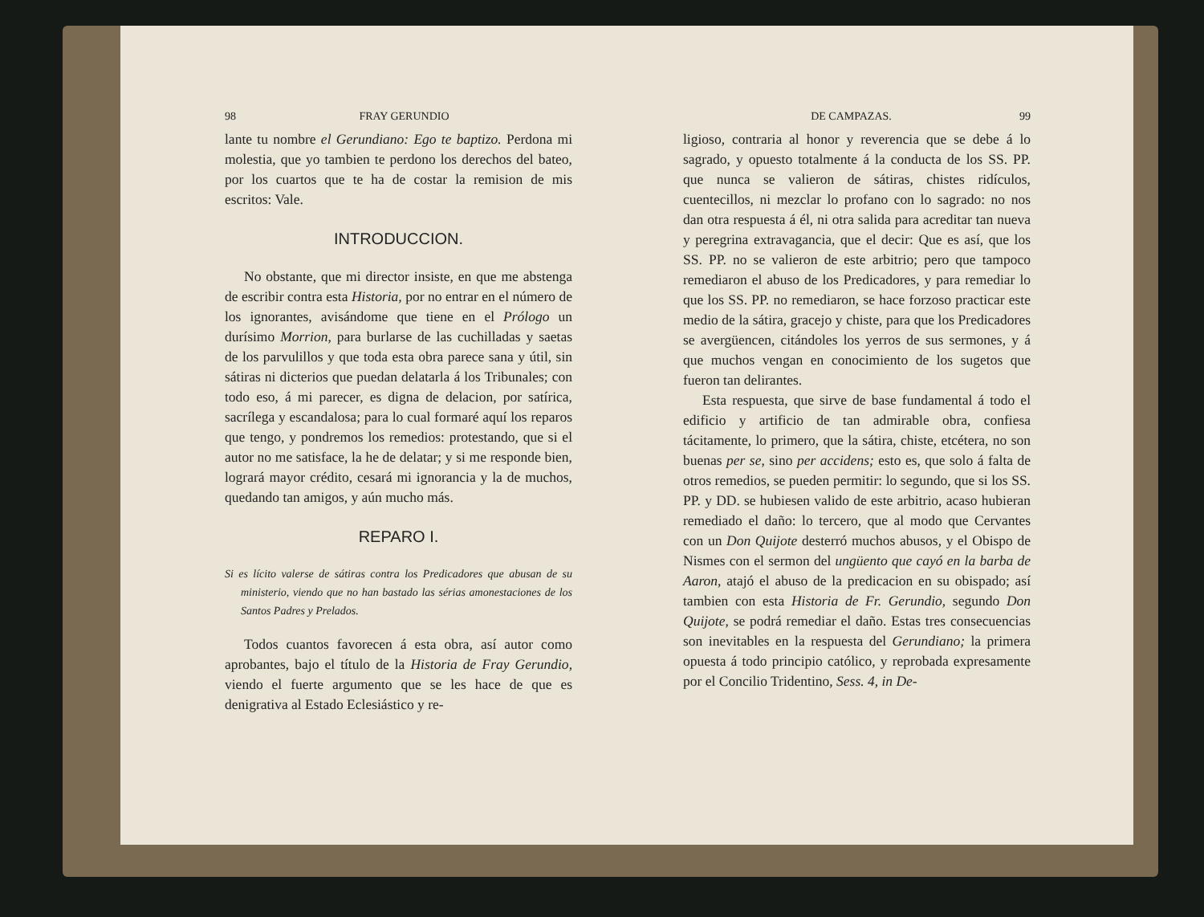98 FRAY GERUNDIO
lante tu nombre el Gerundiano: Ego te baptizo. Perdona mi molestia, que yo tambien te perdono los derechos del bateo, por los cuartos que te ha de costar la remision de mis escritos: Vale.
INTRODUCCION.
No obstante, que mi director insiste, en que me abstenga de escribir contra esta Historia, por no entrar en el número de los ignorantes, avisándome que tiene en el Prólogo un durísimo Morrion, para burlarse de las cuchilladas y saetas de los parvulillos y que toda esta obra parece sana y útil, sin sátiras ni dicterios que puedan delatarla á los Tribunales; con todo eso, á mi parecer, es digna de delacion, por satírica, sacrílega y escandalosa; para lo cual formaré aquí los reparos que tengo, y pondremos los remedios: protestando, que si el autor no me satisface, la he de delatar; y si me responde bien, logrará mayor crédito, cesará mi ignorancia y la de muchos, quedando tan amigos, y aún mucho más.
REPARO I.
Si es lícito valerse de sátiras contra los Predicadores que abusan de su ministerio, viendo que no han bastado las sérias amonestaciones de los Santos Padres y Prelados.
Todos cuantos favorecen á esta obra, así autor como aprobantes, bajo el título de la Historia de Fray Gerundio, viendo el fuerte argumento que se les hace de que es denigrativa al Estado Eclesiástico y re-
DE CAMPAZAS. 99
ligioso, contraria al honor y reverencia que se debe á lo sagrado, y opuesto totalmente á la conducta de los SS. PP. que nunca se valieron de sátiras, chistes ridículos, cuentecillos, ni mezclar lo profano con lo sagrado: no nos dan otra respuesta á él, ni otra salida para acreditar tan nueva y peregrina extravagancia, que el decir: Que es así, que los SS. PP. no se valieron de este arbitrio; pero que tampoco remediaron el abuso de los Predicadores, y para remediar lo que los SS. PP. no remediaron, se hace forzoso practicar este medio de la sátira, gracejo y chiste, para que los Predicadores se avergüencen, citándoles los yerros de sus sermones, y á que muchos vengan en conocimiento de los sugetos que fueron tan delirantes.
Esta respuesta, que sirve de base fundamental á todo el edificio y artificio de tan admirable obra, confiesa tácitamente, lo primero, que la sátira, chiste, etcétera, no son buenas per se, sino per accidens; esto es, que solo á falta de otros remedios, se pueden permitir: lo segundo, que si los SS. PP. y DD. se hubiesen valido de este arbitrio, acaso hubieran remediado el daño: lo tercero, que al modo que Cervantes con un Don Quijote desterró muchos abusos, y el Obispo de Nismes con el sermon del ungüento que cayó en la barba de Aaron, atajó el abuso de la predicacion en su obispado; así tambien con esta Historia de Fr. Gerundio, segundo Don Quijote, se podrá remediar el daño. Estas tres consecuencias son inevitables en la respuesta del Gerundiano; la primera opuesta á todo principio católico, y reprobada expresamente por el Concilio Tridentino, Sess. 4, in De-